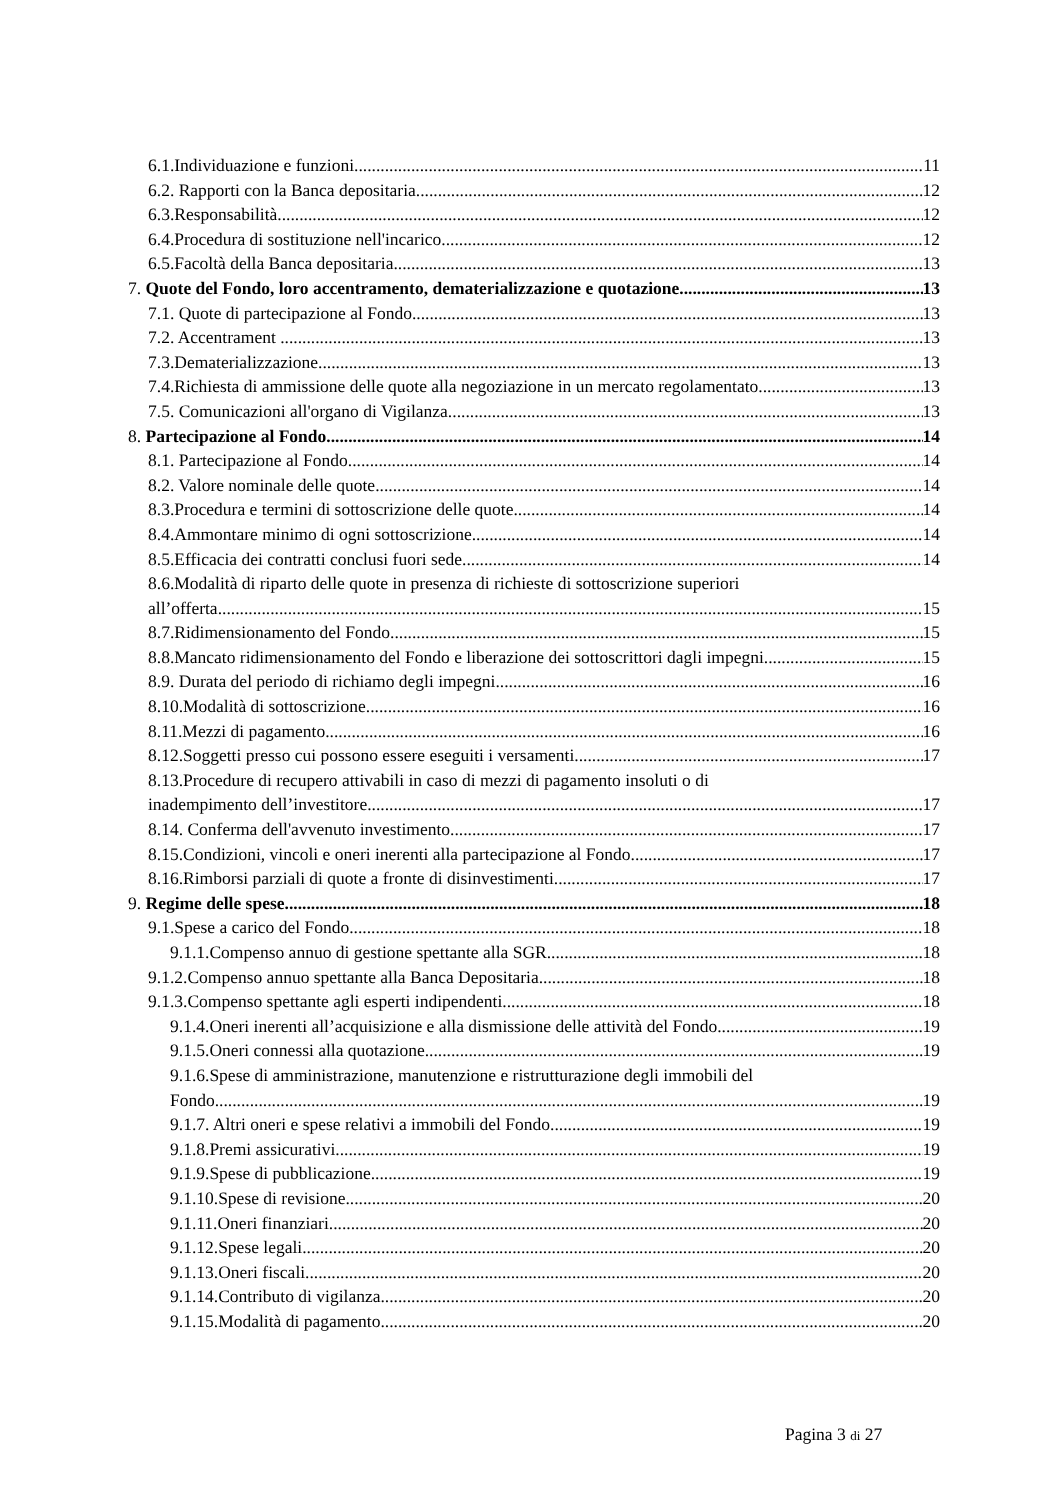6.1.Individuazione e funzioni. 11
6.2. Rapporti con la Banca depositaria. 12
6.3.Responsabilità. 12
6.4.Procedura di sostituzione nell'incarico. 12
6.5.Facoltà della Banca depositaria. 13
7. Quote del Fondo, loro accentramento, dematerializzazione e quotazione 13
7.1. Quote di partecipazione al Fondo. 13
7.2. Accentrament . 13
7.3.Dematerializzazione 13
7.4.Richiesta di ammissione delle quote alla negoziazione in un mercato regolamentato. 13
7.5. Comunicazioni all'organo di Vigilanza. 13
8. Partecipazione al Fondo 14
8.1. Partecipazione al Fondo. 14
8.2. Valore nominale delle quote 14
8.3.Procedura e termini di sottoscrizione delle quote. 14
8.4.Ammontare minimo di ogni sottoscrizione. 14
8.5.Efficacia dei contratti conclusi fuori sede. 14
8.6.Modalità di riparto delle quote in presenza di richieste di sottoscrizione superiori
all’offerta. 15
8.7.Ridimensionamento del Fondo. 15
8.8.Mancato ridimensionamento del Fondo e liberazione dei sottoscrittori dagli impegni. 15
8.9. Durata del periodo di richiamo degli impegni. 16
8.10.Modalità di sottoscrizione. 16
8.11.Mezzi di pagamento. 16
8.12.Soggetti presso cui possono essere eseguiti i versamenti. 17
8.13.Procedure di recupero attivabili in caso di mezzi di pagamento insoluti o di
inadempimento dell’investitore. 17
8.14. Conferma dell'avvenuto investimento. 17
8.15.Condizioni, vincoli e oneri inerenti alla partecipazione al Fondo. 17
8.16.Rimborsi parziali di quote a fronte di disinvestimenti. 17
9. Regime delle spese 18
9.1.Spese a carico del Fondo. 18
9.1.1.Compenso annuo di gestione spettante alla SGR. 18
9.1.2.Compenso annuo spettante alla Banca Depositaria. 18
9.1.3.Compenso spettante agli esperti indipendenti. 18
9.1.4.Oneri inerenti all’acquisizione e alla dismissione delle attività del Fondo. 19
9.1.5.Oneri connessi alla quotazione. 19
9.1.6.Spese di amministrazione, manutenzione e ristrutturazione degli immobili del
Fondo. 19
9.1.7. Altri oneri e spese relativi a immobili del Fondo. 19
9.1.8.Premi assicurativi. 19
9.1.9.Spese di pubblicazione. 19
9.1.10.Spese di revisione. 20
9.1.11.Oneri finanziari. 20
9.1.12.Spese legali. 20
9.1.13.Oneri fiscali. 20
9.1.14.Contributo di vigilanza. 20
9.1.15.Modalità di pagamento. 20
Pagina 3 di 27